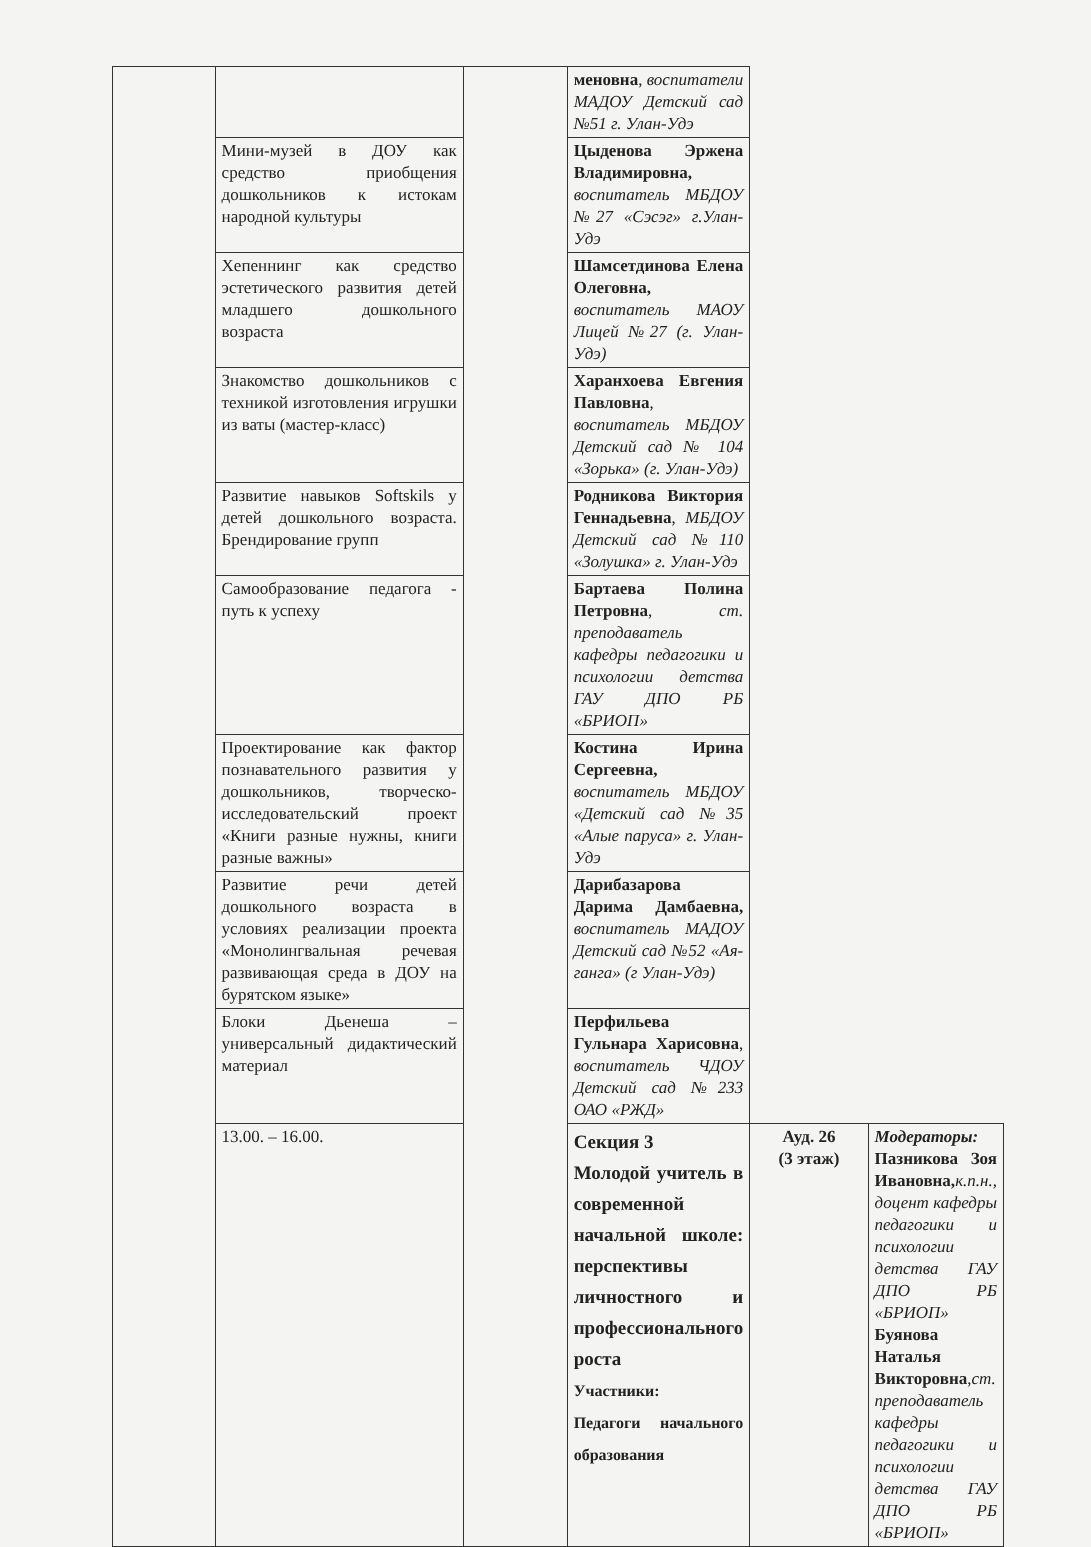| | | | меновна , воспитатели МАДОУ Детский сад №51 г. Улан-Удэ | | |
| | Мини-музей в ДОУ как средство приобщения дошкольников к истокам народной культуры | | Цыденова Эржена Владимировна, воспитатель МБДОУ №27 «Сэсэг» г.Улан-Удэ | | |
| | Хепеннинг как средство эстетического развития детей младшего дошкольного возраста | | Шамсетдинова Елена Олеговна, воспитатель МАОУ Лицей №27 (г. Улан-Удэ) | | |
| | Знакомство дошкольников с техникой изготовления игрушки из ваты (мастер-класс) | | Харанхоева Евгения Павловна , воспитатель МБДОУ Детский сад № 104 «Зорька» (г. Улан-Удэ) | | |
| | Развитие навыков Softskils у детей дошкольного возраста. Брендирование групп | | Родникова Виктория Геннадьевна , МБДОУ Детский сад №110 «Золушка» г. Улан-Удэ | | |
| | Самообразование педагога - путь к успеху | | Бартаева Полина Петровна , ст. преподаватель кафедры педагогики и психологии детства ГАУ ДПО РБ «БРИОП» | | |
| | Проектирование как фактор познавательного развития у дошкольников, творческо-исследовательский проект «Книги разные нужны, книги разные важны» | | Костина Ирина Сергеевна, воспитатель МБДОУ «Детский сад №35 «Алые паруса» г. Улан-Удэ | | |
| | Развитие речи детей дошкольного возраста в условиях реализации проекта «Монолингвальная речевая развивающая среда в ДОУ на бурятском языке» | | Дарибазарова Дарима Дамбаевна, воспитатель МАДОУ Детский сад №52 «Ая-ганга» (г Улан-Удэ) | | |
| | Блоки Дьенеша – универсальный дидактический материал | | Перфильева Гульнара Харисовна , воспитатель ЧДОУ Детский сад №233 ОАО «РЖД» | | |
| | 13.00. – 16.00. | | Секция 3 Молодой учитель в современной начальной школе: перспективы личностного и профессионального роста Участники: Педагоги начального образования | Ауд. 26 (3 этаж) | Модераторы: Пазникова Зоя Ивановна, к.п.н., доцент кафедры педагогики и психологии детства ГАУ ДПО РБ «БРИОП» Буянова Наталья Викторовна , ст. преподаватель кафедры педагогики и психологии детства ГАУ ДПО РБ «БРИОП» |